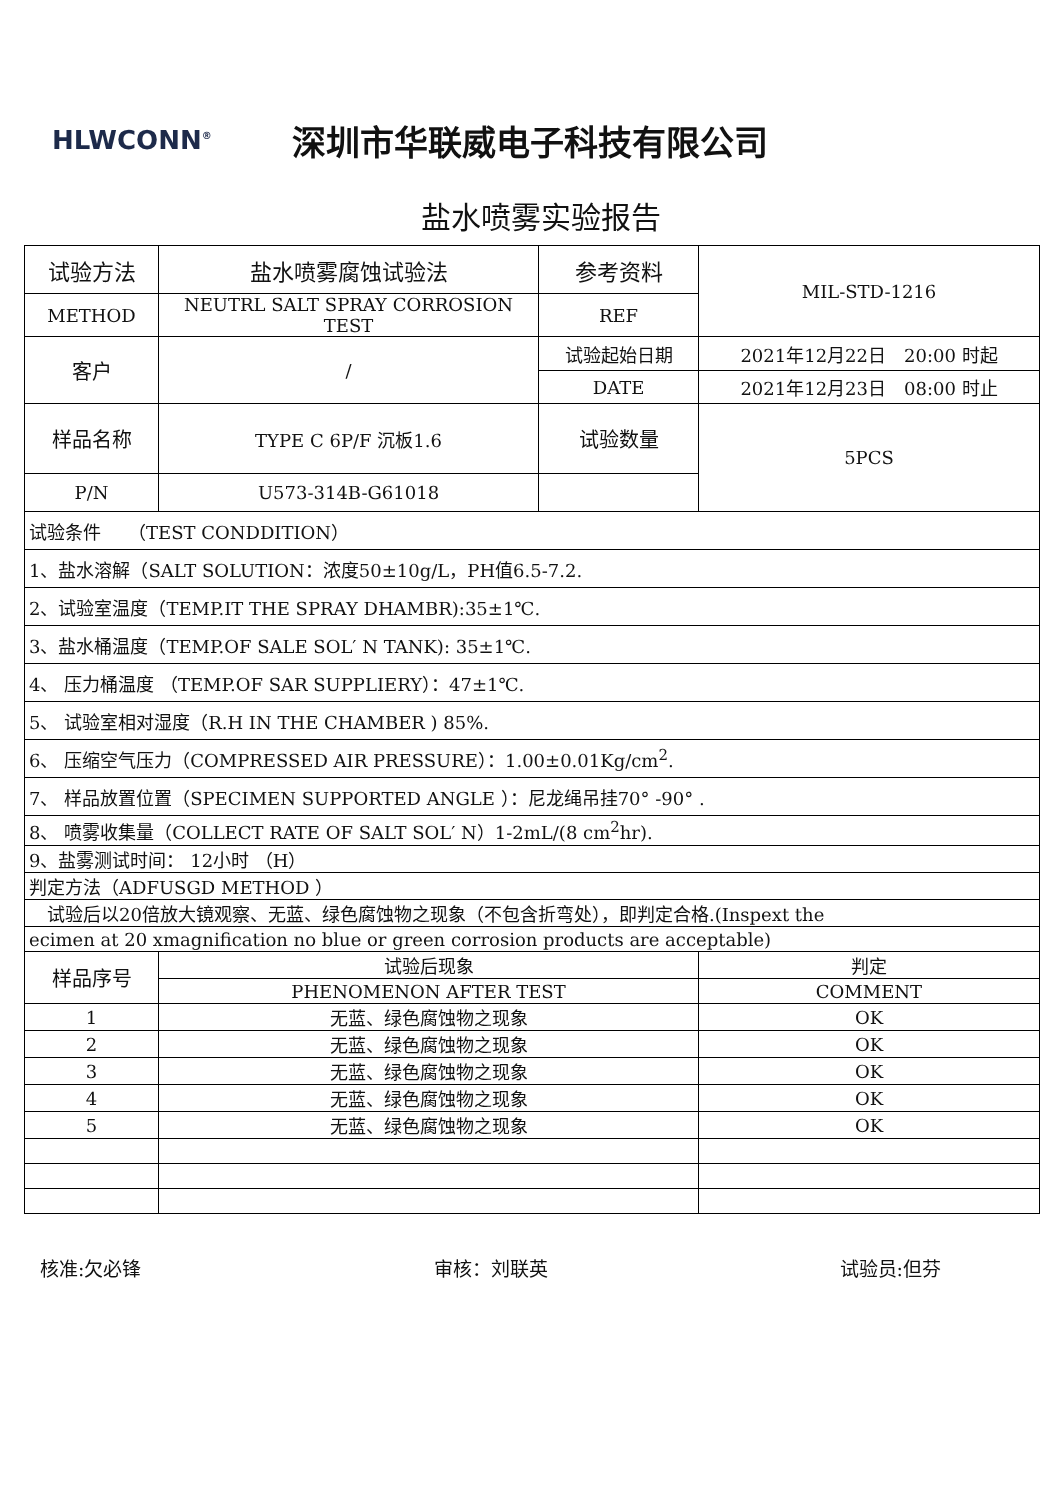HLWCONN<sup>®</sup>
深圳市华联威电子科技有限公司
盐水喷雾实验报告
| 试验方法 | 盐水喷雾腐蚀试验法 | 参考资料 | MIL-STD-1216 |
| METHOD | NEUTRL SALT SPRAY CORROSION TEST | REF | |
| 客户 | / | 试验起始日期 | 2021年12月22日 20:00 时起 |
| | | DATE | 2021年12月23日 08:00 时止 |
| 样品名称 | TYPE C 6P/F 沉板1.6 | 试验数量 | 5PCS |
| P/N | U573-314B-G61018 | | |
| 试验条件 （TEST CONDDITION） | | | |
| 1、盐水溶解（SALT SOLUTION：浓度50±10g/L，PH值6.5-7.2. | | | |
| 2、试验室温度（TEMP.IT THE SPRAY DHAMBR):35±1℃. | | | |
| 3、盐水桶温度（TEMP.OF SALE SOL′ N TANK): 35±1℃. | | | |
| 4、 压力桶温度 （TEMP.OF SAR SUPPLIERY）：47±1℃. | | | |
| 5、 试验室相对湿度（R.H IN THE CHAMBER ) 85%. | | | |
| 6、 压缩空气压力（COMPRESSED AIR PRESSURE）：1.00±0.01Kg/cm<sup>2</sup>. | | | |
| 7、 样品放置位置（SPECIMEN SUPPORTED ANGLE ）：尼龙绳吊挂70° -90° . | | | |
| 8、 喷雾收集量（COLLECT RATE OF SALT SOL′ N）1-2mL/(8 cm<sup>2</sup>hr). | | | |
| 9、盐雾测试时间： 12小时 （H） | | | |
| 判定方法（ADFUSGD METHOD ） | | | |
| 试验后以20倍放大镜观察、无蓝、绿色腐蚀物之现象（不包含折弯处），即判定合格.(Inspext the | | | |
| ecimen at 20 xmagnification no blue or green corrosion products are acceptable) | | | |
| 样品序号 | 试验后现象 | | 判定 |
| | PHENOMENON AFTER TEST | | COMMENT |
| 1 | 无蓝、绿色腐蚀物之现象 | | OK |
| 2 | 无蓝、绿色腐蚀物之现象 | | OK |
| 3 | 无蓝、绿色腐蚀物之现象 | | OK |
| 4 | 无蓝、绿色腐蚀物之现象 | | OK |
| 5 | 无蓝、绿色腐蚀物之现象 | | OK |
核准:欠必锋 审核：刘联英 试验员:但芬